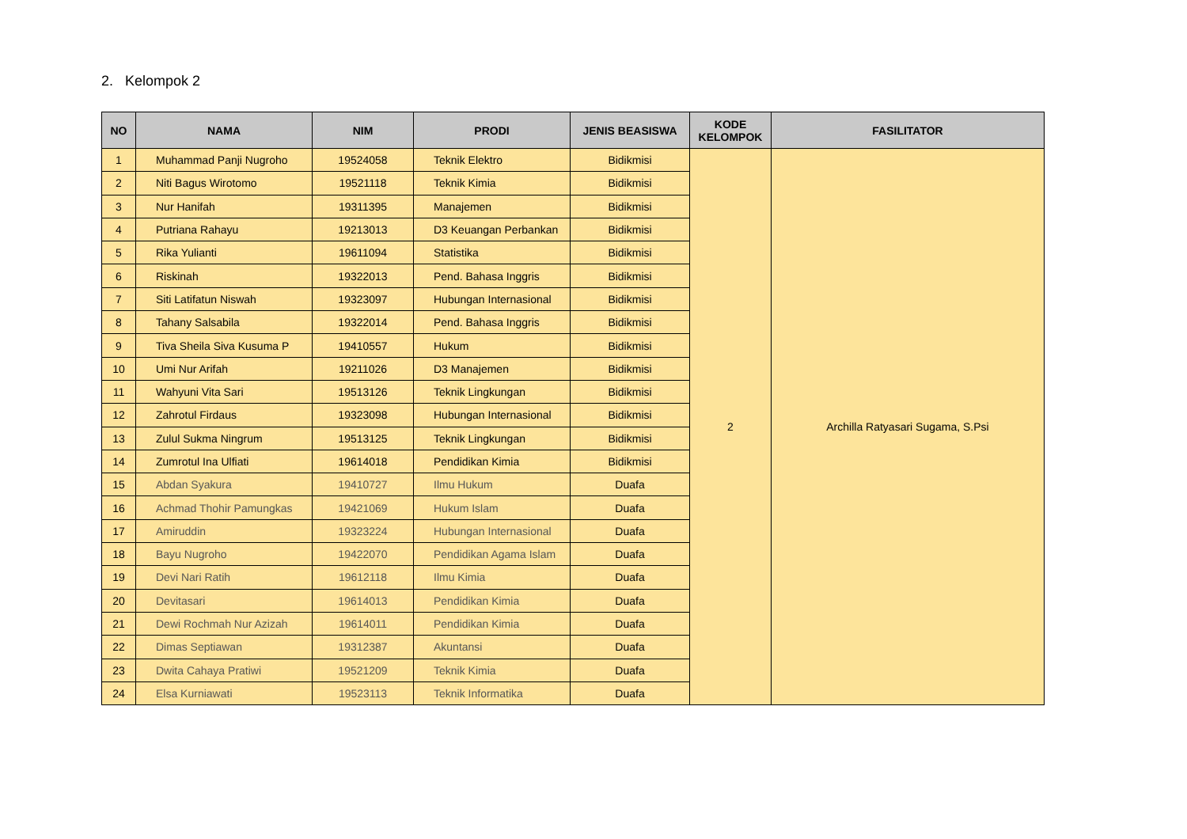2. Kelompok 2
| NO | NAMA | NIM | PRODI | JENIS BEASISWA | KODE KELOMPOK | FASILITATOR |
| --- | --- | --- | --- | --- | --- | --- |
| 1 | Muhammad Panji Nugroho | 19524058 | Teknik Elektro | Bidikmisi | 2 | Archilla Ratyasari Sugama, S.Psi |
| 2 | Niti Bagus Wirotomo | 19521118 | Teknik Kimia | Bidikmisi | | |
| 3 | Nur Hanifah | 19311395 | Manajemen | Bidikmisi | | |
| 4 | Putriana Rahayu | 19213013 | D3 Keuangan Perbankan | Bidikmisi | | |
| 5 | Rika Yulianti | 19611094 | Statistika | Bidikmisi | | |
| 6 | Riskinah | 19322013 | Pend. Bahasa Inggris | Bidikmisi | | |
| 7 | Siti Latifatun Niswah | 19323097 | Hubungan Internasional | Bidikmisi | | |
| 8 | Tahany Salsabila | 19322014 | Pend. Bahasa Inggris | Bidikmisi | | |
| 9 | Tiva Sheila Siva Kusuma P | 19410557 | Hukum | Bidikmisi | | |
| 10 | Umi Nur Arifah | 19211026 | D3 Manajemen | Bidikmisi | | |
| 11 | Wahyuni Vita Sari | 19513126 | Teknik Lingkungan | Bidikmisi | | |
| 12 | Zahrotul Firdaus | 19323098 | Hubungan Internasional | Bidikmisi | | |
| 13 | Zulul Sukma Ningrum | 19513125 | Teknik Lingkungan | Bidikmisi | | |
| 14 | Zumrotul Ina Ulfiati | 19614018 | Pendidikan Kimia | Bidikmisi | | |
| 15 | Abdan Syakura | 19410727 | Ilmu Hukum | Duafa | | |
| 16 | Achmad Thohir Pamungkas | 19421069 | Hukum Islam | Duafa | | |
| 17 | Amiruddin | 19323224 | Hubungan Internasional | Duafa | | |
| 18 | Bayu Nugroho | 19422070 | Pendidikan Agama Islam | Duafa | | |
| 19 | Devi Nari Ratih | 19612118 | Ilmu Kimia | Duafa | | |
| 20 | Devitasari | 19614013 | Pendidikan Kimia | Duafa | | |
| 21 | Dewi Rochmah Nur Azizah | 19614011 | Pendidikan Kimia | Duafa | | |
| 22 | Dimas Septiawan | 19312387 | Akuntansi | Duafa | | |
| 23 | Dwita Cahaya Pratiwi | 19521209 | Teknik Kimia | Duafa | | |
| 24 | Elsa Kurniawati | 19523113 | Teknik Informatika | Duafa | | |